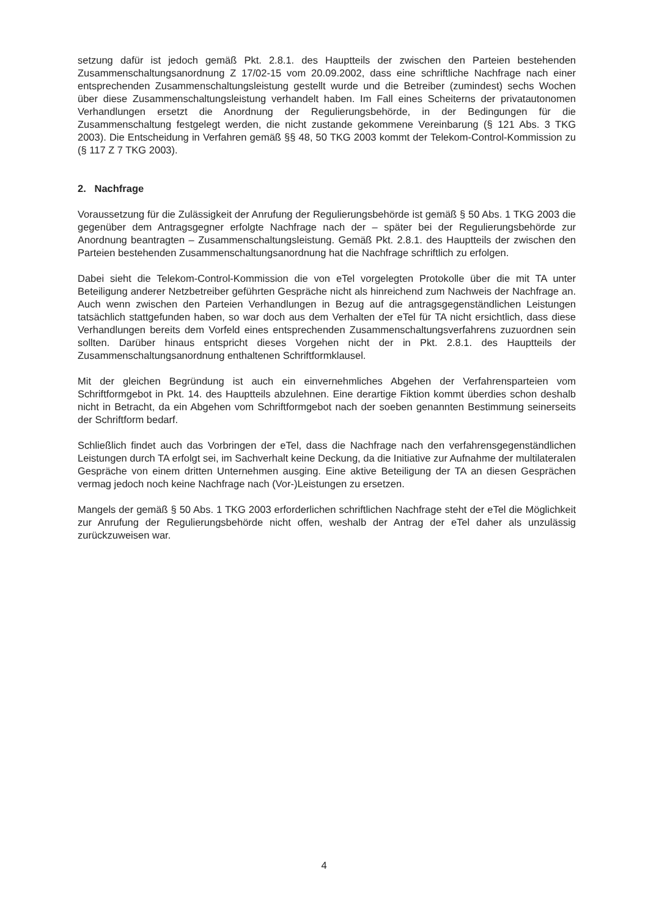setzung dafür ist jedoch gemäß Pkt. 2.8.1. des Hauptteils der zwischen den Parteien bestehenden Zusammenschaltungsanordnung Z 17/02-15 vom 20.09.2002, dass eine schriftliche Nachfrage nach einer entsprechenden Zusammenschaltungsleistung gestellt wurde und die Betreiber (zumindest) sechs Wochen über diese Zusammenschaltungsleistung verhandelt haben. Im Fall eines Scheiterns der privatautonomen Verhandlungen ersetzt die Anordnung der Regulierungsbehörde, in der Bedingungen für die Zusammenschaltung festgelegt werden, die nicht zustande gekommene Vereinbarung (§ 121 Abs. 3 TKG 2003). Die Entscheidung in Verfahren gemäß §§ 48, 50 TKG 2003 kommt der Telekom-Control-Kommission zu (§ 117 Z 7 TKG 2003).
2. Nachfrage
Voraussetzung für die Zulässigkeit der Anrufung der Regulierungsbehörde ist gemäß § 50 Abs. 1 TKG 2003 die gegenüber dem Antragsgegner erfolgte Nachfrage nach der – später bei der Regulierungsbehörde zur Anordnung beantragten – Zusammenschaltungsleistung. Gemäß Pkt. 2.8.1. des Hauptteils der zwischen den Parteien bestehenden Zusammenschaltungsanordnung hat die Nachfrage schriftlich zu erfolgen.
Dabei sieht die Telekom-Control-Kommission die von eTel vorgelegten Protokolle über die mit TA unter Beteiligung anderer Netzbetreiber geführten Gespräche nicht als hinreichend zum Nachweis der Nachfrage an. Auch wenn zwischen den Parteien Verhandlungen in Bezug auf die antragsgegenständlichen Leistungen tatsächlich stattgefunden haben, so war doch aus dem Verhalten der eTel für TA nicht ersichtlich, dass diese Verhandlungen bereits dem Vorfeld eines entsprechenden Zusammenschaltungsverfahrens zuzuordnen sein sollten. Darüber hinaus entspricht dieses Vorgehen nicht der in Pkt. 2.8.1. des Hauptteils der Zusammenschaltungsanordnung enthaltenen Schriftformklausel.
Mit der gleichen Begründung ist auch ein einvernehmliches Abgehen der Verfahrensparteien vom Schriftformgebot in Pkt. 14. des Hauptteils abzulehnen. Eine derartige Fiktion kommt überdies schon deshalb nicht in Betracht, da ein Abgehen vom Schriftformgebot nach der soeben genannten Bestimmung seinerseits der Schriftform bedarf.
Schließlich findet auch das Vorbringen der eTel, dass die Nachfrage nach den verfahrensgegenständlichen Leistungen durch TA erfolgt sei, im Sachverhalt keine Deckung, da die Initiative zur Aufnahme der multilateralen Gespräche von einem dritten Unternehmen ausging. Eine aktive Beteiligung der TA an diesen Gesprächen vermag jedoch noch keine Nachfrage nach (Vor-)Leistungen zu ersetzen.
Mangels der gemäß § 50 Abs. 1 TKG 2003 erforderlichen schriftlichen Nachfrage steht der eTel die Möglichkeit zur Anrufung der Regulierungsbehörde nicht offen, weshalb der Antrag der eTel daher als unzulässig zurückzuweisen war.
4